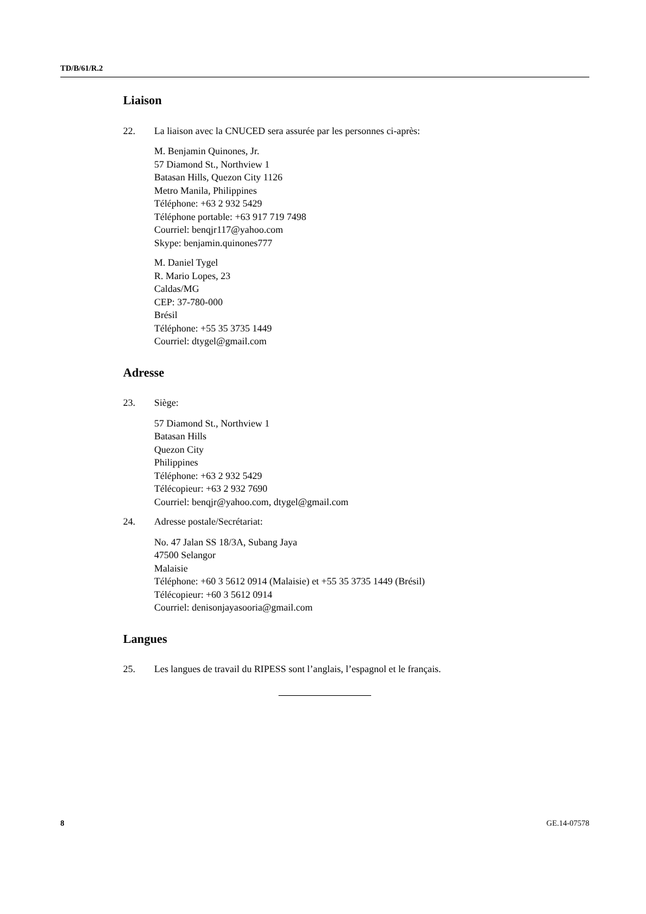TD/B/61/R.2
Liaison
22. La liaison avec la CNUCED sera assurée par les personnes ci-après:
M. Benjamin Quinones, Jr.
57 Diamond St., Northview 1
Batasan Hills, Quezon City 1126
Metro Manila, Philippines
Téléphone: +63 2 932 5429
Téléphone portable: +63 917 719 7498
Courriel: benqjr117@yahoo.com
Skype: benjamin.quinones777
M. Daniel Tygel
R. Mario Lopes, 23
Caldas/MG
CEP: 37-780-000
Brésil
Téléphone: +55 35 3735 1449
Courriel: dtygel@gmail.com
Adresse
23. Siège:
57 Diamond St., Northview 1
Batasan Hills
Quezon City
Philippines
Téléphone: +63 2 932 5429
Télécopieur: +63 2 932 7690
Courriel: benqjr@yahoo.com, dtygel@gmail.com
24. Adresse postale/Secrétariat:
No. 47 Jalan SS 18/3A, Subang Jaya
47500 Selangor
Malaisie
Téléphone: +60 3 5612 0914 (Malaisie) et +55 35 3735 1449 (Brésil)
Télécopieur: +60 3 5612 0914
Courriel: denisonjayasooria@gmail.com
Langues
25. Les langues de travail du RIPESS sont l’anglais, l’espagnol et le français.
8 GE.14-07578